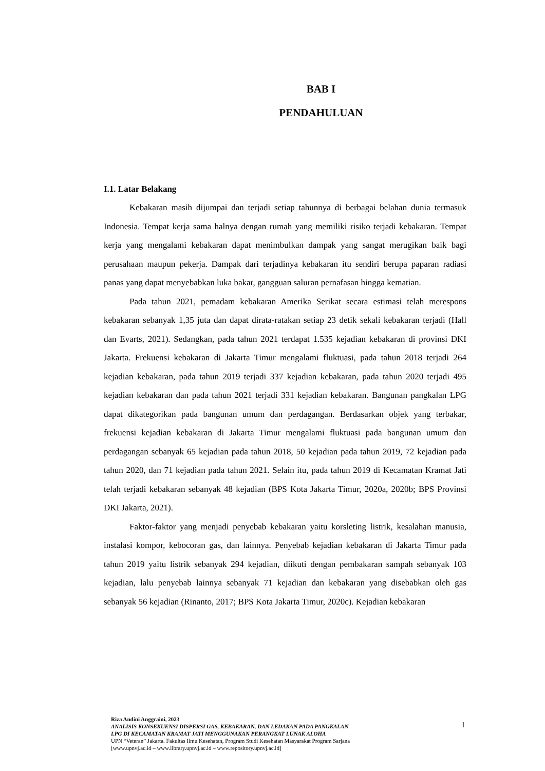BAB I
PENDAHULUAN
I.1. Latar Belakang
Kebakaran masih dijumpai dan terjadi setiap tahunnya di berbagai belahan dunia termasuk Indonesia. Tempat kerja sama halnya dengan rumah yang memiliki risiko terjadi kebakaran. Tempat kerja yang mengalami kebakaran dapat menimbulkan dampak yang sangat merugikan baik bagi perusahaan maupun pekerja. Dampak dari terjadinya kebakaran itu sendiri berupa paparan radiasi panas yang dapat menyebabkan luka bakar, gangguan saluran pernafasan hingga kematian.
Pada tahun 2021, pemadam kebakaran Amerika Serikat secara estimasi telah merespons kebakaran sebanyak 1,35 juta dan dapat dirata-ratakan setiap 23 detik sekali kebakaran terjadi (Hall dan Evarts, 2021). Sedangkan, pada tahun 2021 terdapat 1.535 kejadian kebakaran di provinsi DKI Jakarta. Frekuensi kebakaran di Jakarta Timur mengalami fluktuasi, pada tahun 2018 terjadi 264 kejadian kebakaran, pada tahun 2019 terjadi 337 kejadian kebakaran, pada tahun 2020 terjadi 495 kejadian kebakaran dan pada tahun 2021 terjadi 331 kejadian kebakaran. Bangunan pangkalan LPG dapat dikategorikan pada bangunan umum dan perdagangan. Berdasarkan objek yang terbakar, frekuensi kejadian kebakaran di Jakarta Timur mengalami fluktuasi pada bangunan umum dan perdagangan sebanyak 65 kejadian pada tahun 2018, 50 kejadian pada tahun 2019, 72 kejadian pada tahun 2020, dan 71 kejadian pada tahun 2021. Selain itu, pada tahun 2019 di Kecamatan Kramat Jati telah terjadi kebakaran sebanyak 48 kejadian (BPS Kota Jakarta Timur, 2020a, 2020b; BPS Provinsi DKI Jakarta, 2021).
Faktor-faktor yang menjadi penyebab kebakaran yaitu korsleting listrik, kesalahan manusia, instalasi kompor, kebocoran gas, dan lainnya. Penyebab kejadian kebakaran di Jakarta Timur pada tahun 2019 yaitu listrik sebanyak 294 kejadian, diikuti dengan pembakaran sampah sebanyak 103 kejadian, lalu penyebab lainnya sebanyak 71 kejadian dan kebakaran yang disebabkan oleh gas sebanyak 56 kejadian (Rinanto, 2017; BPS Kota Jakarta Timur, 2020c). Kejadian kebakaran
Riza Andini Anggraini, 2023
ANALISIS KONSEKUENSI DISPERSI GAS, KEBAKARAN, DAN LEDAKAN PADA PANGKALAN
LPG DI KECAMATAN KRAMAT JATI MENGGUNAKAN PERANGKAT LUNAK ALOHA
UPN “Veteran” Jakarta. Fakultas Ilmu Kesehatan, Program Studi Kesehatan Masyarakat Program Sarjana
[www.upnvj.ac.id – www.library.upnvj.ac.id – www.repository.upnvj.ac.id]
1